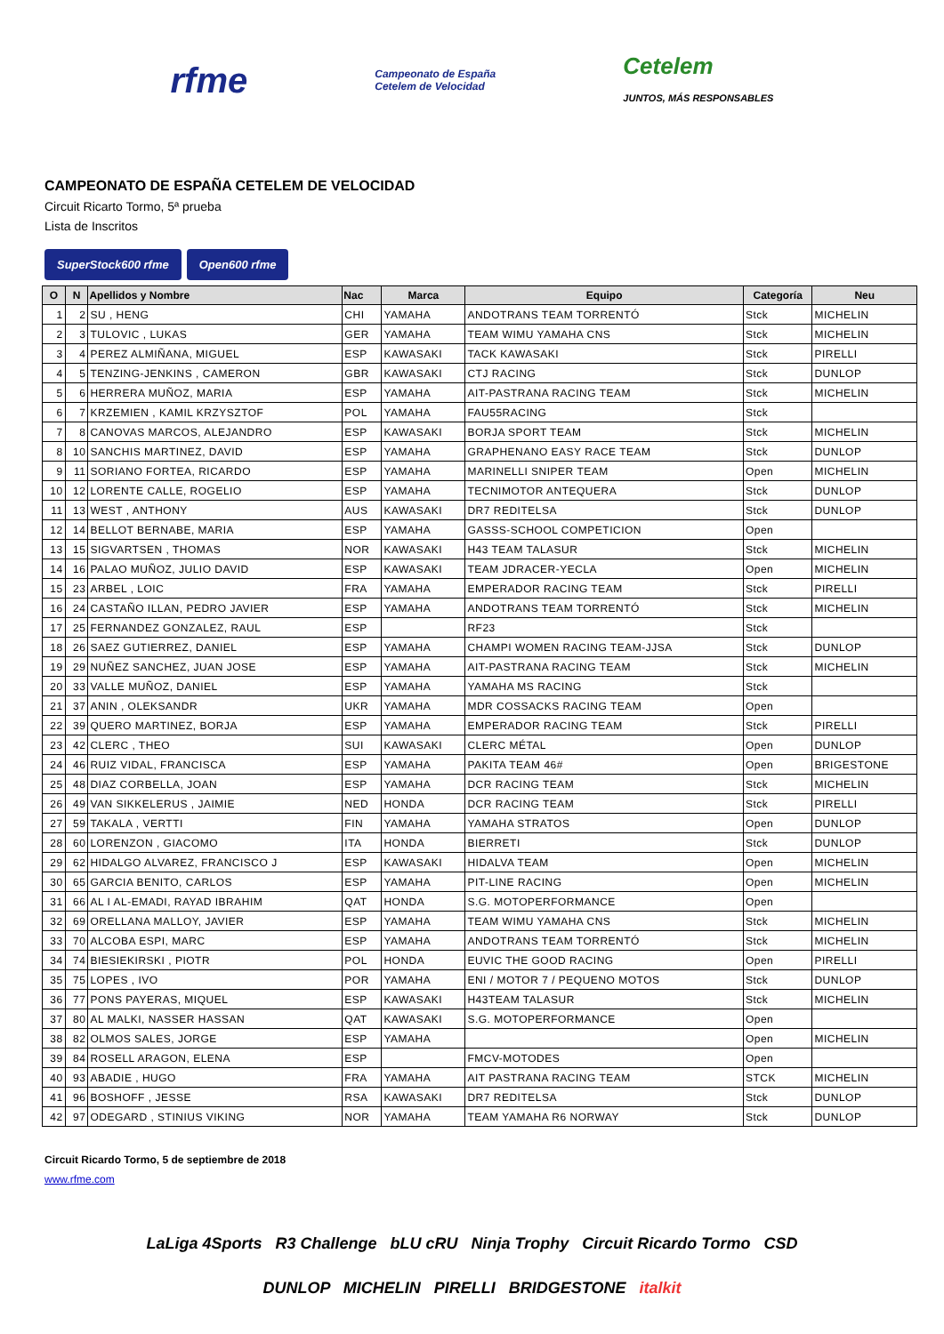rfme
Campeonato de España
Cetelem de Velocidad
Cetelem
JUNTOS, MÁS RESPONSABLES
CAMPEONATO DE ESPAÑA CETELEM DE VELOCIDAD
Circuit Ricarto Tormo, 5ª prueba
Lista de Inscritos
SuperStock600 rfme Open600 rfme
| O | N | Apellidos y Nombre | Nac | Marca | Equipo | Categoría | Neu |
| --- | --- | --- | --- | --- | --- | --- | --- |
| 1 | 2 | SU , HENG | CHI | YAMAHA | ANDOTRANS TEAM TORRENTÓ | Stck | MICHELIN |
| 2 | 3 | TULOVIC , LUKAS | GER | YAMAHA | TEAM WIMU YAMAHA CNS | Stck | MICHELIN |
| 3 | 4 | PEREZ ALMIÑANA, MIGUEL | ESP | KAWASAKI | TACK KAWASAKI | Stck | PIRELLI |
| 4 | 5 | TENZING-JENKINS , CAMERON | GBR | KAWASAKI | CTJ RACING | Stck | DUNLOP |
| 5 | 6 | HERRERA MUÑOZ, MARIA | ESP | YAMAHA | AIT-PASTRANA RACING TEAM | Stck | MICHELIN |
| 6 | 7 | KRZEMIEN , KAMIL KRZYSZTOF | POL | YAMAHA | FAU55RACING | Stck | |
| 7 | 8 | CANOVAS MARCOS, ALEJANDRO | ESP | KAWASAKI | BORJA SPORT TEAM | Stck | MICHELIN |
| 8 | 10 | SANCHIS MARTINEZ, DAVID | ESP | YAMAHA | GRAPHENANO EASY RACE TEAM | Stck | DUNLOP |
| 9 | 11 | SORIANO FORTEA, RICARDO | ESP | YAMAHA | MARINELLI SNIPER TEAM | Open | MICHELIN |
| 10 | 12 | LORENTE CALLE, ROGELIO | ESP | YAMAHA | TECNIMOTOR ANTEQUERA | Stck | DUNLOP |
| 11 | 13 | WEST , ANTHONY | AUS | KAWASAKI | DR7 REDITELSA | Stck | DUNLOP |
| 12 | 14 | BELLOT BERNABE, MARIA | ESP | YAMAHA | GASSS-SCHOOL COMPETICION | Open | |
| 13 | 15 | SIGVARTSEN , THOMAS | NOR | KAWASAKI | H43 TEAM TALASUR | Stck | MICHELIN |
| 14 | 16 | PALAO MUÑOZ, JULIO DAVID | ESP | KAWASAKI | TEAM JDRACER-YECLA | Open | MICHELIN |
| 15 | 23 | ARBEL , LOIC | FRA | YAMAHA | EMPERADOR RACING TEAM | Stck | PIRELLI |
| 16 | 24 | CASTAÑO ILLAN, PEDRO JAVIER | ESP | YAMAHA | ANDOTRANS TEAM TORRENTÓ | Stck | MICHELIN |
| 17 | 25 | FERNANDEZ GONZALEZ, RAUL | ESP | | RF23 | Stck | |
| 18 | 26 | SAEZ GUTIERREZ, DANIEL | ESP | YAMAHA | CHAMPI WOMEN RACING TEAM-JJSA | Stck | DUNLOP |
| 19 | 29 | NUÑEZ SANCHEZ, JUAN JOSE | ESP | YAMAHA | AIT-PASTRANA RACING TEAM | Stck | MICHELIN |
| 20 | 33 | VALLE MUÑOZ, DANIEL | ESP | YAMAHA | YAMAHA MS RACING | Stck | |
| 21 | 37 | ANIN , OLEKSANDR | UKR | YAMAHA | MDR COSSACKS RACING TEAM | Open | |
| 22 | 39 | QUERO MARTINEZ, BORJA | ESP | YAMAHA | EMPERADOR RACING TEAM | Stck | PIRELLI |
| 23 | 42 | CLERC , THEO | SUI | KAWASAKI | CLERC MÉTAL | Open | DUNLOP |
| 24 | 46 | RUIZ VIDAL, FRANCISCA | ESP | YAMAHA | PAKITA TEAM 46# | Open | BRIGESTONE |
| 25 | 48 | DIAZ CORBELLA, JOAN | ESP | YAMAHA | DCR RACING TEAM | Stck | MICHELIN |
| 26 | 49 | VAN SIKKELERUS , JAIMIE | NED | HONDA | DCR RACING TEAM | Stck | PIRELLI |
| 27 | 59 | TAKALA , VERTTI | FIN | YAMAHA | YAMAHA STRATOS | Open | DUNLOP |
| 28 | 60 | LORENZON , GIACOMO | ITA | HONDA | BIERRETI | Stck | DUNLOP |
| 29 | 62 | HIDALGO ALVAREZ, FRANCISCO J | ESP | KAWASAKI | HIDALVA TEAM | Open | MICHELIN |
| 30 | 65 | GARCIA BENITO, CARLOS | ESP | YAMAHA | PIT-LINE RACING | Open | MICHELIN |
| 31 | 66 | AL I AL-EMADI, RAYAD IBRAHIM | QAT | HONDA | S.G. MOTOPERFORMANCE | Open | |
| 32 | 69 | ORELLANA MALLOY, JAVIER | ESP | YAMAHA | TEAM WIMU YAMAHA CNS | Stck | MICHELIN |
| 33 | 70 | ALCOBA ESPI, MARC | ESP | YAMAHA | ANDOTRANS TEAM TORRENTÓ | Stck | MICHELIN |
| 34 | 74 | BIESIEKIRSKI , PIOTR | POL | HONDA | EUVIC THE GOOD RACING | Open | PIRELLI |
| 35 | 75 | LOPES , IVO | POR | YAMAHA | ENI / MOTOR 7 / PEQUENO MOTOS | Stck | DUNLOP |
| 36 | 77 | PONS PAYERAS, MIQUEL | ESP | KAWASAKI | H43TEAM TALASUR | Stck | MICHELIN |
| 37 | 80 | AL MALKI, NASSER HASSAN | QAT | KAWASAKI | S.G. MOTOPERFORMANCE | Open | |
| 38 | 82 | OLMOS SALES, JORGE | ESP | YAMAHA | | Open | MICHELIN |
| 39 | 84 | ROSELL ARAGON, ELENA | ESP | | FMCV-MOTODES | Open | |
| 40 | 93 | ABADIE , HUGO | FRA | YAMAHA | AIT PASTRANA RACING TEAM | STCK | MICHELIN |
| 41 | 96 | BOSHOFF , JESSE | RSA | KAWASAKI | DR7 REDITELSA | Stck | DUNLOP |
| 42 | 97 | ODEGARD , STINIUS VIKING | NOR | YAMAHA | TEAM YAMAHA R6 NORWAY | Stck | DUNLOP |
Circuit Ricardo Tormo, 5 de septiembre de 2018
www.rfme.com
LaLiga 4Sports R3 Challenge bLU cRU Ninja Trophy Circuit Ricardo Tormo CSD
DUNLOP MICHELIN PIRELLI BRIDGESTONE italkit